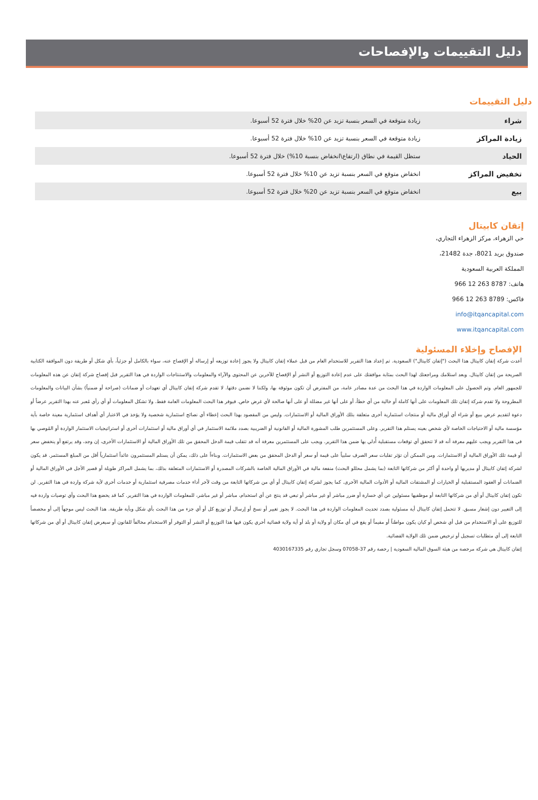دليل التقييمات والإفصاحات
دليل التقييمات
| شراء | زيادة متوقعة في السعر بنسبة تزيد عن 20% خلال فترة 52 أسبوعا. |
| زيادة المراكز | زيادة متوقعة في السعر بنسبة تزيد عن 10% خلال فترة 52 أسبوعا. |
| الحياد | ستظل القيمة في نطاق (ارتفاع\انخفاض بنسبة 10%) خلال فترة 52 أسبوعا. |
| تخفيض المراكز | انخفاض متوقع في السعر بنسبة تزيد عن 10% خلال فترة 52 أسبوعا. |
| بيع | انخفاض متوقع في السعر بنسبة تزيد عن 20% خلال فترة 52 أسبوعا. |
إتقان كابيتال
حي الزهراء، مركز الزهراء التجاري،
صندوق بريد 8021، جدة 21482،
المملكة العربية السعودية
هاتف: 8787 263 12 966
فاكس: 8789 263 12 966
info@itqancapital.com
www.itqancapital.com
الإفصاح وإخلاء المسئولية
أعدت شركة إتقان كابيتال هذا البحث ("إتقان كابيتال") السعودية. تم إعداد هذا التقرير للاستخدام العام من قبل عملاء إتقان كابيتال ولا يجوز إعادة توزيعه أو إرساله أو الإفصاح عنه، سواء بالكامل أو جزئياً، بأي شكل أو طريقة دون الموافقة الكتابية الصريحة من إتقان كابيتال. وبعد استلامك ومراجعتك لهذا البحث بمثابة موافقتك على عدم إعادة التوزيع أو النشر أو الإفصاح للآخرين عن المحتوى والآراء والمعلومات والاستنتاجات الواردة في هذا التقرير قبل إفصاح شركة إتقان عن هذه المعلومات للجمهور العام. وتم الحصول على المعلومات الواردة في هذا البحث من عدة مصادر عامة، من المفترض أن تكون موثوقة بها، ولكننا لا نضمن دقتها. لا تقدم شركة إتقان كابيتال أي تعهدات أو ضمانات (صراحة أو ضمنياً) بشأن البيانات والمعلومات المطروحة ولا تقدم شركة إتقان تلك المعلومات على أنها كاملة أو خالية من أي خطأ، أو على أنها غير مضللة أو على أنها صالحة لأي غرض خاص. فيوفر هذا البحث المعلومات العامة فقط. ولا تشكل المعلومات أو أي رأي مُعبر عنه بهذا التقرير عرضاً أو دعوة لتقديم عرض ببيع أو شراء أي أوراق مالية أو منتجات استثمارية أخرى متعلقة بتلك الأوراق المالية أو الاستثمارات. وليس من المقصود بهذا البحث إعطاء أي نصائح استثمارية شخصية ولا يؤخذ في الاعتبار أي أهداف استثمارية معينة خاصة بأية مؤسسة مالية أو الاحتياجات الخاصة لأي شخص بعينه يستلم هذا التقرير. وعلى المستثمرين طلب المشورة المالية أو القانونية أو الضريبية بصدد ملائمة الاستثمار في أي أوراق مالية أو استثمارات أخرى أو استراتيجيات الاستثمار الواردة أو المُوصي بها في هذا التقرير ويجب عليهم معرفة أنه قد لا تتحقق أي توقعات مستقبلية أُدلي بها ضمن هذا التقرير. ويجب على المستثمرين معرفة أنه قد تتقلب قيمة الدخل المحقق من تلك الأوراق المالية أو الاستثمارات الأخرى، إن وجد، وقد يرتفع أو ينخفض سعر أو قيمة تلك الأوراق المالية أو الاستثمارات. ومن الممكن أن تؤثر تقلبات سعر الصرف سلبياً على قيمة أو سعر أو الدخل المحقق من بعض الاستثمارات. وبناءاً على ذلك، يمكن أن يستلم المستثمرون عائداً استثمارياً أقل من المبلغ المستثمر. قد يكون لشركة إتقان كابيتال أو مديريها أو واحدة أو أكثر من شركاتها التابعة (بما يشمل محللو البحث) منفعة مالية في الأوراق المالية الخاصة بالشركات المصدرة أو الاستثمارات المتعلقة بذلك، بما يشمل المراكز طويلة أو قصير الأجل في الأوراق المالية أو الضمانات أو العقود المستقبلية أو الخيارات أو المشتقات المالية أو الأدوات المالية الأخرى. كما يجوز لشركة إتقان كابيتال أو أي من شركاتها التابعة من وقت لآخر أداء خدمات مصرفية استثمارية أو خدمات أخرى لأية شركة واردة في هذا التقرير. لن تكون إتقان كابيتال أو أي من شركاتها التابعة أو موظفيها مسئولين عن أي خسارة أو ضرر مباشر أو غير مباشر أو تبعي قد ينتج عن أي استخدام، مباشر أو غير مباشر، للمعلومات الواردة في هذا التقرير. كما قد يخضع هذا البحث وأي توصيات واردة فيه إلى التغيير دون إشعار مسبق. لا تتحمل إتقان كابيتال أية مسئولية بصدد تحديث المعلومات الواردة في هذا البحث. لا يجوز تغيير أو نسخ أو إرسال أو توزيع كل أو أي جزء من هذا البحث بأي شكل وبأية طريقة. هذا البحث ليس موجهاً إلى أو مخصصاً للتوزيع على أو الاستخدام من قبل أي شخص أو كيان يكون مواطناً أو مقيماً أو يقع في أي مكان أو ولاية أو بلد أو أية ولاية قضائية أخري يكون فيها هذا التوزيع أو النشر أو التوفر أو الاستخدام مخالفاً للقانون أو سيعرض إتقان كابيتال أو أي من شركاتها التابعة إلى أي متطلبات تسجيل أو ترخيص ضمن تلك الولاية القضائية.
إتقان كابيتال هي شركة مرخصة من هيئة السوق المالية السعودية | رخصة رقم 37-07058 وسجل تجاري رقم 4030167335